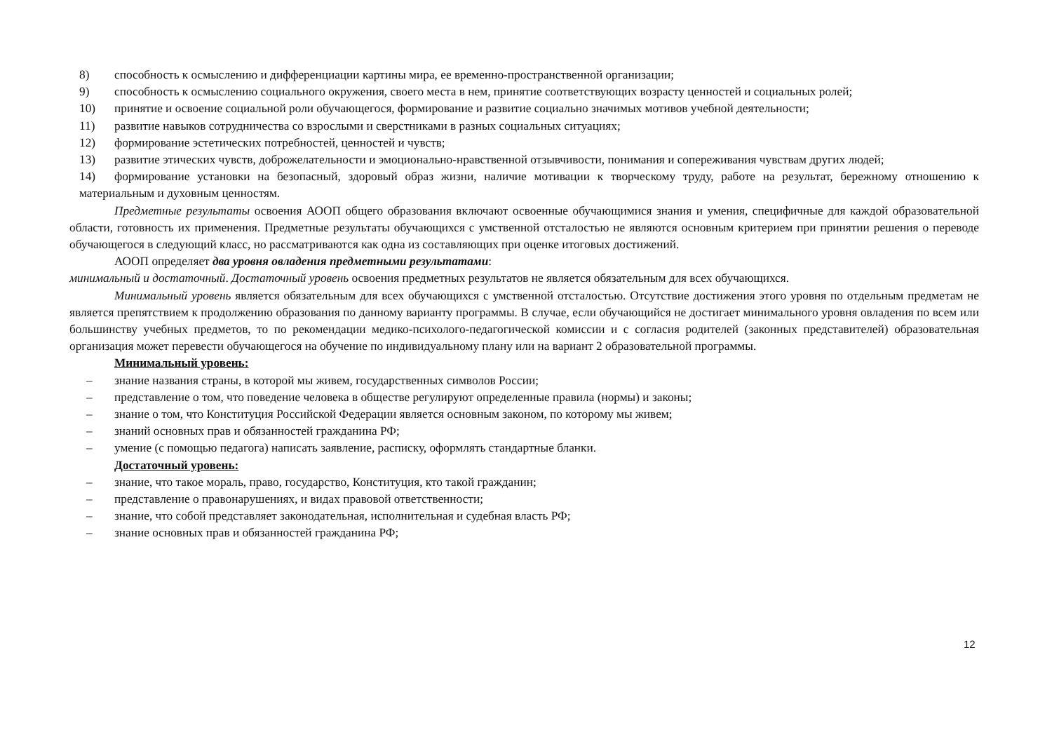8) способность к осмыслению и дифференциации картины мира, ее временно-пространственной организации;
9) способность к осмыслению социального окружения, своего места в нем, принятие соответствующих возрасту ценностей и социальных ролей;
10) принятие и освоение социальной роли обучающегося, формирование и развитие социально значимых мотивов учебной деятельности;
11) развитие навыков сотрудничества со взрослыми и сверстниками в разных социальных ситуациях;
12) формирование эстетических потребностей, ценностей и чувств;
13) развитие этических чувств, доброжелательности и эмоционально-нравственной отзывчивости, понимания и сопереживания чувствам других людей;
14) формирование установки на безопасный, здоровый образ жизни, наличие мотивации к творческому труду, работе на результат, бережному отношению к материальным и духовным ценностям.
Предметные результаты освоения АООП общего образования включают освоенные обучающимися знания и умения, специфичные для каждой образовательной области, готовность их применения. Предметные результаты обучающихся с умственной отсталостью не являются основным критерием при принятии решения о переводе обучающегося в следующий класс, но рассматриваются как одна из составляющих при оценке итоговых достижений.
АООП определяет два уровня овладения предметными результатами:
минимальный и достаточный. Достаточный уровень освоения предметных результатов не является обязательным для всех обучающихся.
Минимальный уровень является обязательным для всех обучающихся с умственной отсталостью. Отсутствие достижения этого уровня по отдельным предметам не является препятствием к продолжению образования по данному варианту программы. В случае, если обучающийся не достигает минимального уровня овладения по всем или большинству учебных предметов, то по рекомендации медико-психолого-педагогической комиссии и с согласия родителей (законных представителей) образовательная организация может перевести обучающегося на обучение по индивидуальному плану или на вариант 2 образовательной программы.
Минимальный уровень:
– знание названия страны, в которой мы живем, государственных символов России;
– представление о том, что поведение человека в обществе регулируют определенные правила (нормы) и законы;
– знание о том, что Конституция Российской Федерации является основным законом, по которому мы живем;
– знаний основных прав и обязанностей гражданина РФ;
– умение (с помощью педагога) написать заявление, расписку, оформлять стандартные бланки.
Достаточный уровень:
– знание, что такое мораль, право, государство, Конституция, кто такой гражданин;
– представление о правонарушениях, и видах правовой ответственности;
– знание, что собой представляет законодательная, исполнительная и судебная власть РФ;
– знание основных прав и обязанностей гражданина РФ;
12